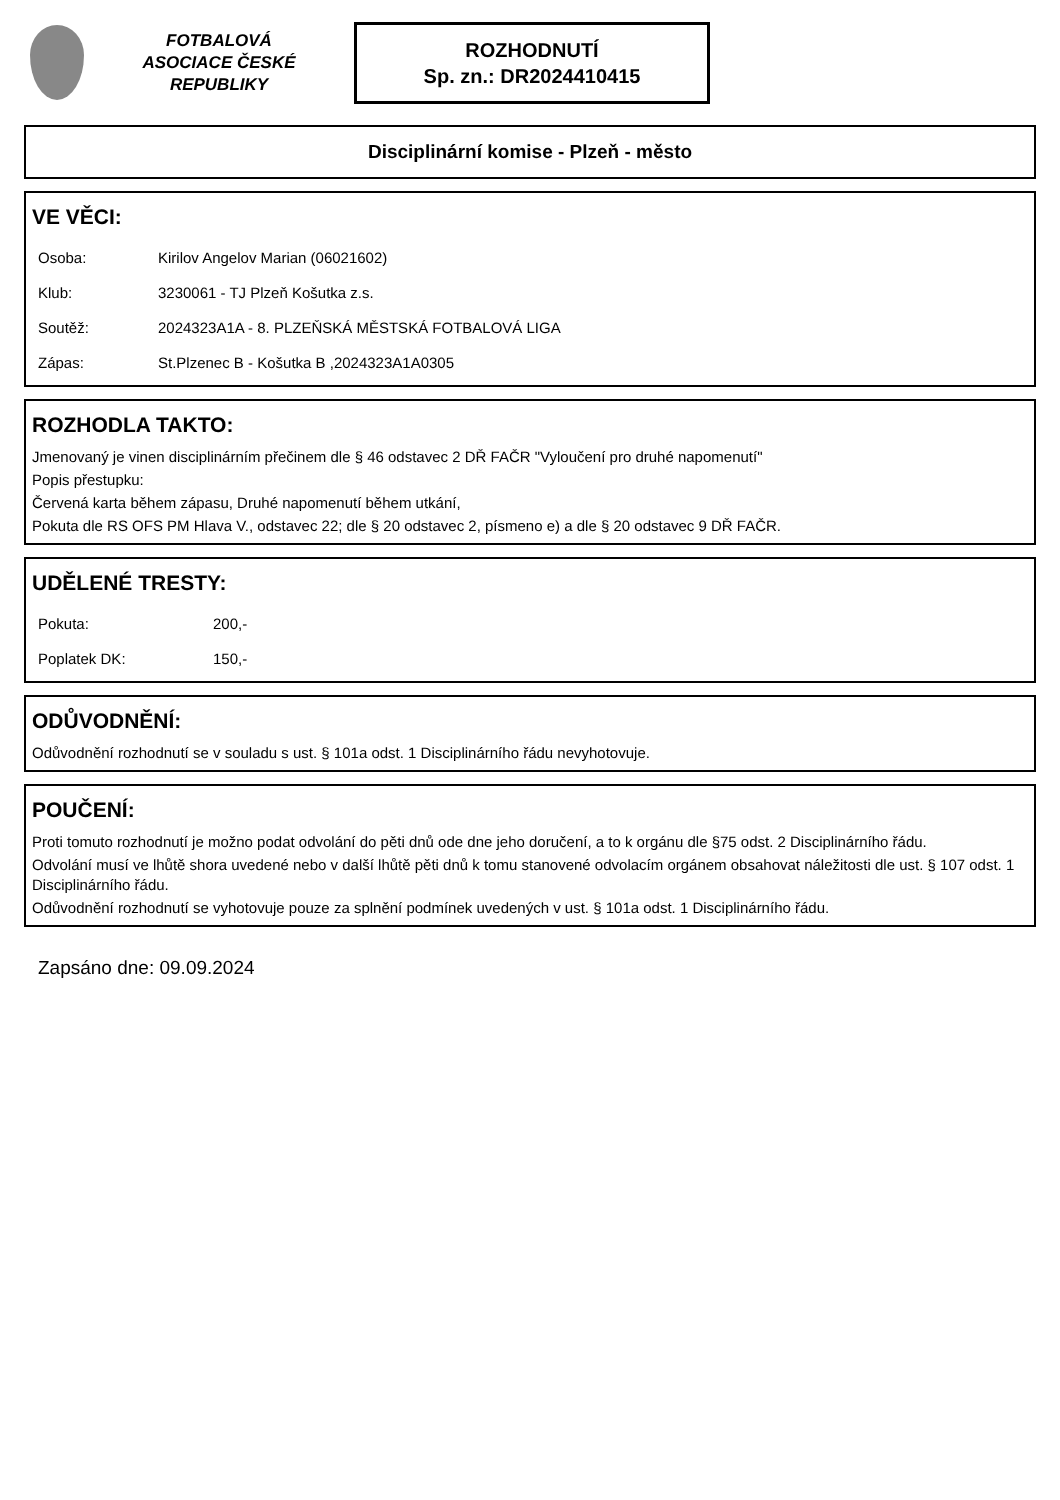FOTBALOVÁ ASOCIACE ČESKÉ REPUBLIKY
ROZHODNUTÍ
Sp. zn.: DR2024410415
Disciplinární komise - Plzeň - město
VE VĚCI:
| Osoba: | Kirilov Angelov Marian (06021602) |
| Klub: | 3230061 - TJ Plzeň Košutka z.s. |
| Soutěž: | 2024323A1A - 8. PLZEŇSKÁ MĚSTSKÁ FOTBALOVÁ LIGA |
| Zápas: | St.Plzenec B - Košutka B ,2024323A1A0305 |
ROZHODLA TAKTO:
Jmenovaný je vinen disciplinárním přečinem dle § 46 odstavec 2 DŘ FAČR "Vyloučení pro druhé napomenutí"
Popis přestupku:
Červená karta během zápasu, Druhé napomenutí během utkání,
Pokuta dle RS OFS PM Hlava V., odstavec 22; dle § 20 odstavec 2, písmeno e) a dle § 20 odstavec 9 DŘ FAČR.
UDĚLENÉ TRESTY:
| Pokuta: | 200,- |
| Poplatek DK: | 150,- |
ODŮVODNĚNÍ:
Odůvodnění rozhodnutí se v souladu s ust. § 101a odst. 1 Disciplinárního řádu nevyhotovuje.
POUČENÍ:
Proti tomuto rozhodnutí je možno podat odvolání do pěti dnů ode dne jeho doručení, a to k orgánu dle §75 odst. 2 Disciplinárního řádu.
Odvolání musí ve lhůtě shora uvedené nebo v další lhůtě pěti dnů k tomu stanovené odvolacím orgánem obsahovat náležitosti dle ust. § 107 odst. 1 Disciplinárního řádu.
Odůvodnění rozhodnutí se vyhotovuje pouze za splnění podmínek uvedených v ust. § 101a odst. 1 Disciplinárního řádu.
Zapsáno dne: 09.09.2024